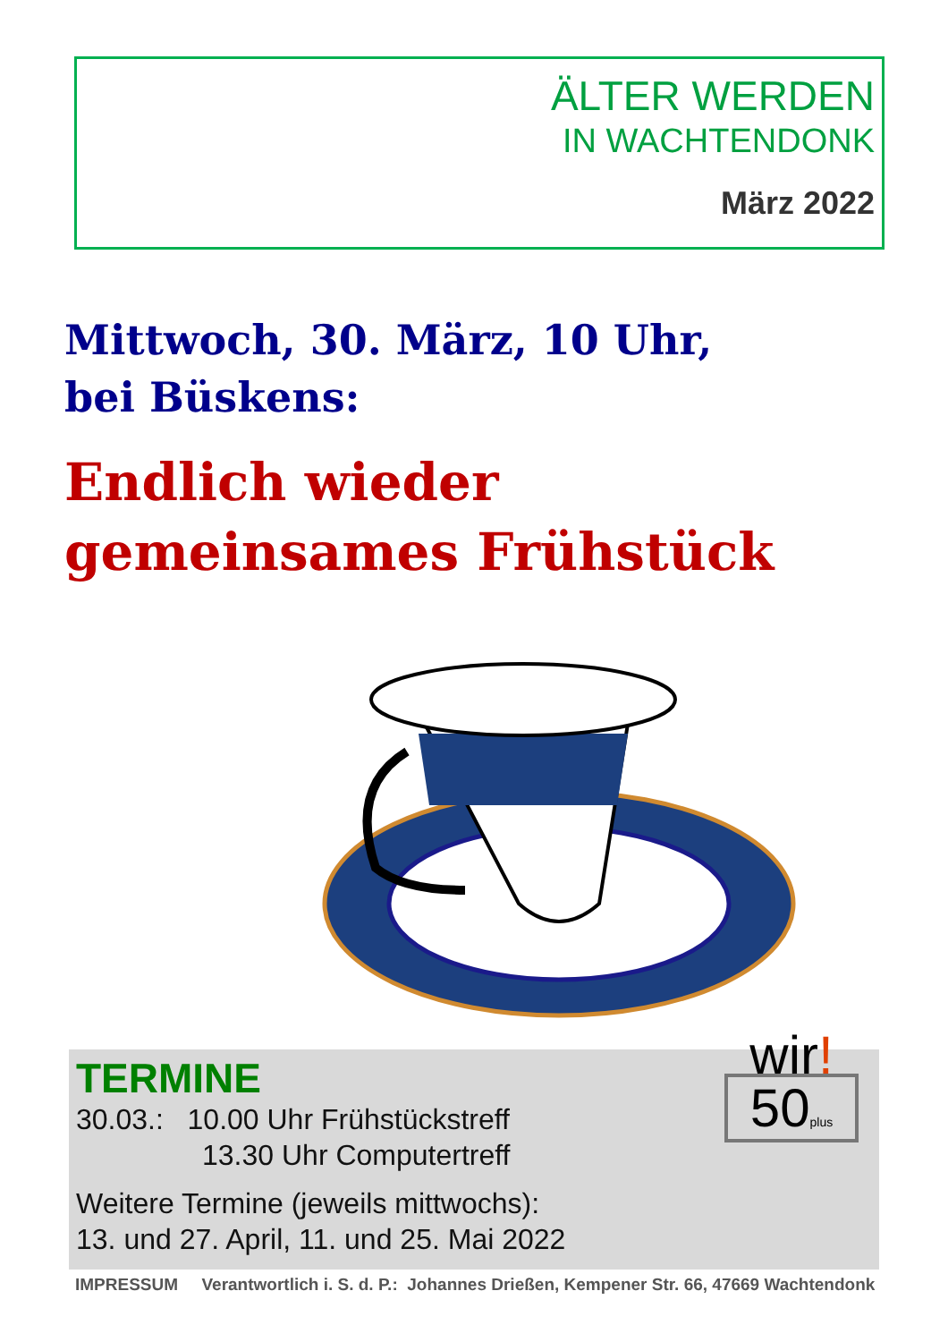ÄLTER WERDEN
IN WACHTENDONK
März 2022
Mittwoch, 30. März, 10 Uhr,
bei Büskens:
Endlich wieder
gemeinsames Frühstück
TERMINE
30.03.: 10.00 Uhr Frühstückstreff
13.30 Uhr Computertreff
Weitere Termine (jeweils mittwochs):
13. und 27. April, 11. und 25. Mai 2022
wir!
50plus
IMPRESSUM Verantwortlich i. S. d. P.: Johannes Drießen, Kempener Str. 66, 47669 Wachtendonk